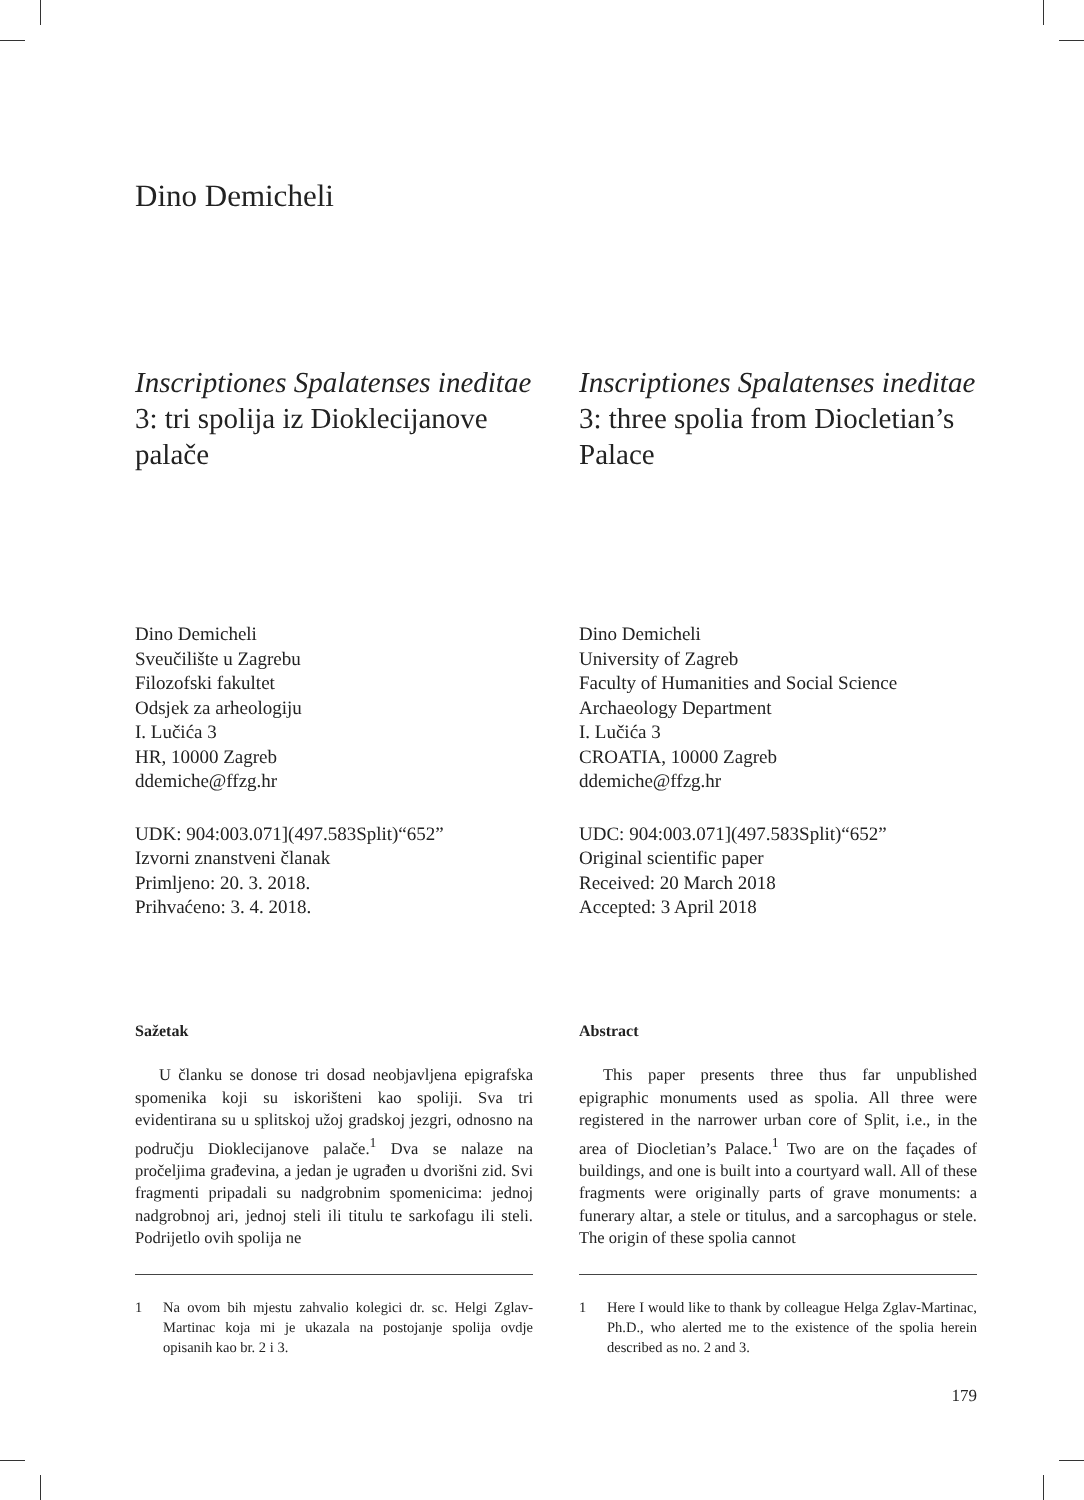Dino Demicheli
Inscriptiones Spalatenses ineditae 3: tri spolija iz Dioklecijanove palače
Inscriptiones Spalatenses ineditae 3: three spolia from Diocletian’s Palace
Dino Demicheli
Sveučilište u Zagrebu
Filozofski fakultet
Odsjek za arheologiju
I. Lučića 3
HR, 10000 Zagreb
ddemiche@ffzg.hr
Dino Demicheli
University of Zagreb
Faculty of Humanities and Social Science
Archaeology Department
I. Lučića 3
CROATIA, 10000 Zagreb
ddemiche@ffzg.hr
UDK: 904:003.071](497.583Split)“652”
Izvorni znanstveni članak
Primljeno: 20. 3. 2018.
Prihvaćeno: 3. 4. 2018.
UDC: 904:003.071](497.583Split)“652”
Original scientific paper
Received: 20 March 2018
Accepted: 3 April 2018
Sažetak
U članku se donose tri dosad neobjavljena epigrafska spomenika koji su iskorišteni kao spoliji. Sva tri evidentirana su u splitskoj užoj gradskoj jezgri, odnosno na području Dioklecijanove palače.<sup>1</sup> Dva se nalaze na pročeljima građevina, a jedan je ugrađen u dvorišni zid. Svi fragmenti pripadali su nadgrobnim spomenicima: jednoj nadgrobnoj ari, jednoj steli ili titulu te sarkofagu ili steli. Podrijetlo ovih spolija ne
1 Na ovom bih mjestu zahvalio kolegici dr. sc. Helgi Zglav-Martinac koja mi je ukazala na postojanje spolija ovdje opisanih kao br. 2 i 3.
Abstract
This paper presents three thus far unpublished epigraphic monuments used as spolia. All three were registered in the narrower urban core of Split, i.e., in the area of Diocletian’s Palace.<sup>1</sup> Two are on the façades of buildings, and one is built into a courtyard wall. All of these fragments were originally parts of grave monuments: a funerary altar, a stele or titulus, and a sarcophagus or stele. The origin of these spolia cannot
1 Here I would like to thank by colleague Helga Zglav-Martinac, Ph.D., who alerted me to the existence of the spolia herein described as no. 2 and 3.
179